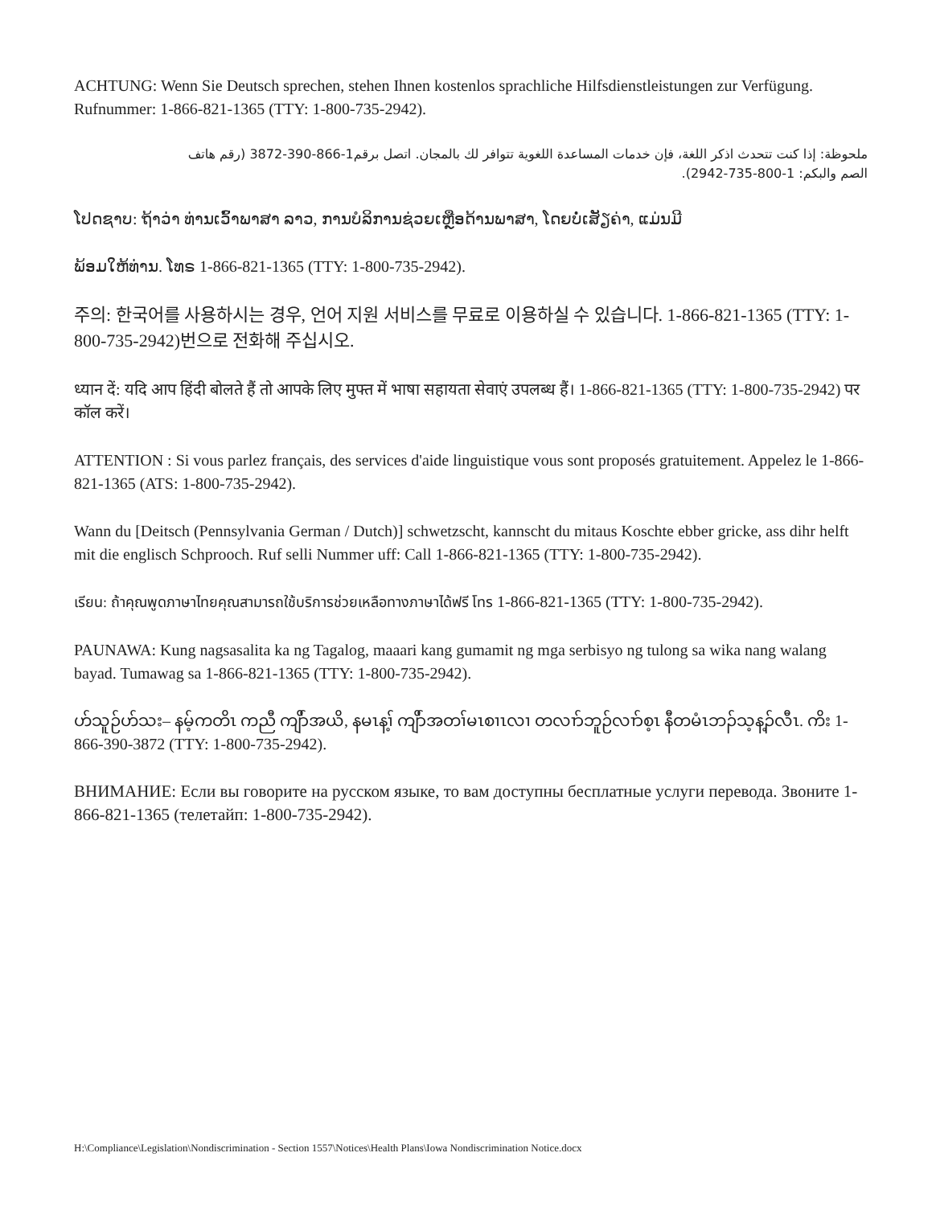ACHTUNG: Wenn Sie Deutsch sprechen, stehen Ihnen kostenlos sprachliche Hilfsdienstleistungen zur Verfügung. Rufnummer: 1-866-821-1365 (TTY: 1-800-735-2942).
ملحوظة: إذا كنت تتحدث اذكر اللغة، فإن خدمات المساعدة اللغوية تتوافر لك بالمجان. اتصل برقم1-866-390-3872 (رقم هاتف الصم والبكم: 1-800-735-2942).
ໂປດຊາບ: ຖ້າວ່າ ທ່ານເວົ້າພາສາ ລາວ, ການບໍລິການຊ່ວຍເຫຼືອດ້ານພາສາ, ໂດຍບໍ່ເສັຽຄ່າ, ແມ່ນມີ
ພ້ອມໃຫ້ທ່ານ. ໂທຣ 1-866-821-1365 (TTY: 1-800-735-2942).
주의: 한국어를 사용하시는 경우, 언어 지원 서비스를 무료로 이용하실 수 있습니다. 1-866-821-1365 (TTY: 1-800-735-2942)번으로 전화해 주십시오.
ध्यान दें: यदि आप हिंदी बोलते हैं तो आपके लिए मुफ्त में भाषा सहायता सेवाएं उपलब्ध हैं। 1-866-821-1365 (TTY: 1-800-735-2942) पर कॉल करें।
ATTENTION : Si vous parlez français, des services d'aide linguistique vous sont proposés gratuitement. Appelez le 1-866-821-1365 (ATS: 1-800-735-2942).
Wann du [Deitsch (Pennsylvania German / Dutch)] schwetzscht, kannscht du mitaus Koschte ebber gricke, ass dihr helft mit die englisch Schprooch. Ruf selli Nummer uff: Call 1-866-821-1365 (TTY: 1-800-735-2942).
เรียน: ถ้าคุณพูดภาษาไทยคุณสามารถใช้บริการช่วยเหลือทางภาษาได้ฟรี โทร 1-866-821-1365 (TTY: 1-800-735-2942).
PAUNAWA: Kung nagsasalita ka ng Tagalog, maaari kang gumamit ng mga serbisyo ng tulong sa wika nang walang bayad. Tumawag sa 1-866-821-1365 (TTY: 1-800-735-2942).
ဟ်သူဉ်ဟ်သး– နမ့်ကတိၤ ကညီ ကျိာ်အယိ, နမၤန့ၢ် ကျိာ်အတၢ်မၤစၢၤလၢ တလၢာ်ဘူဉ်လၢာ်စ့ၤ နီတမံၤဘၣ်သ့န့ၣ်လီၤ. ကိး 1-866-390-3872 (TTY: 1-800-735-2942).
ВНИМАНИЕ: Если вы говорите на русском языке, то вам доступны бесплатные услуги перевода. Звоните 1-866-821-1365 (телетайп: 1-800-735-2942).
H:\Compliance\Legislation\Nondiscrimination - Section 1557\Notices\Health Plans\Iowa Nondiscrimination Notice.docx